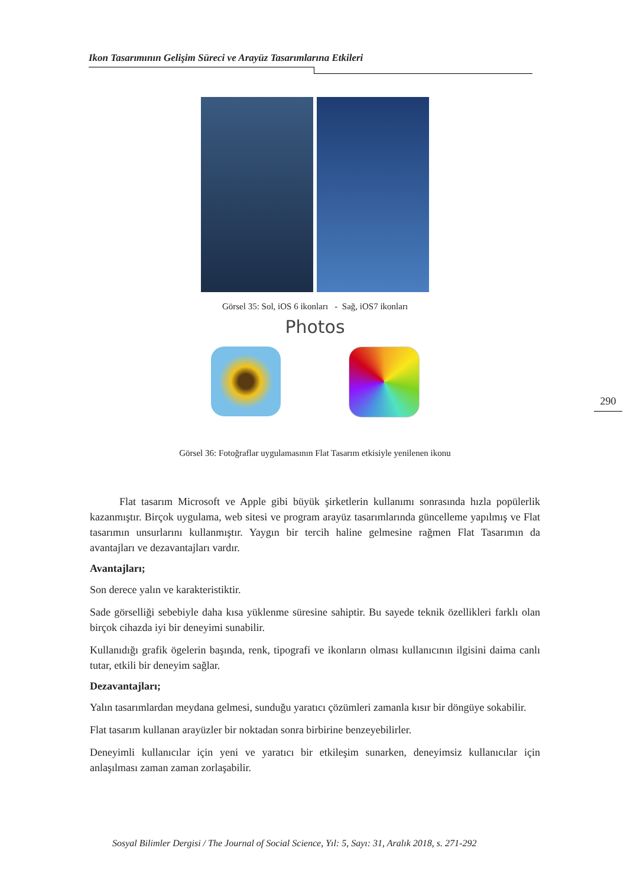Ikon Tasarımının Gelişim Süreci ve Arayüz Tasarımlarına Etkileri
Görsel 35: Sol, iOS 6 ikonları - Sağ, iOS7 ikonları
Photos
Görsel 36: Fotoğraflar uygulamasının Flat Tasarım etkisiyle yenilenen ikonu
Flat tasarım Microsoft ve Apple gibi büyük şirketlerin kullanımı sonrasında hızla popülerlik kazanmıştır. Birçok uygulama, web sitesi ve program arayüz tasarımlarında güncelleme yapılmış ve Flat tasarımın unsurlarını kullanmıştır. Yaygın bir tercih haline gelmesine rağmen Flat Tasarımın da avantajları ve dezavantajları vardır.
Avantajları;
Son derece yalın ve karakteristiktir.
Sade görselliği sebebiyle daha kısa yüklenme süresine sahiptir. Bu sayede teknik özellikleri farklı olan birçok cihazda iyi bir deneyimi sunabilir.
Kullanıdığı grafik ögelerin başında, renk, tipografi ve ikonların olması kullanıcının ilgisini daima canlı tutar, etkili bir deneyim sağlar.
Dezavantajları;
Yalın tasarımlardan meydana gelmesi, sunduğu yaratıcı çözümleri zamanla kısır bir döngüye sokabilir.
Flat tasarım kullanan arayüzler bir noktadan sonra birbirine benzeyebilirler.
Deneyimli kullanıcılar için yeni ve yaratıcı bir etkileşim sunarken, deneyimsiz kullanıcılar için anlaşılması zaman zaman zorlaşabilir.
290
Sosyal Bilimler Dergisi / The Journal of Social Science, Yıl: 5, Sayı: 31, Aralık 2018, s. 271-292